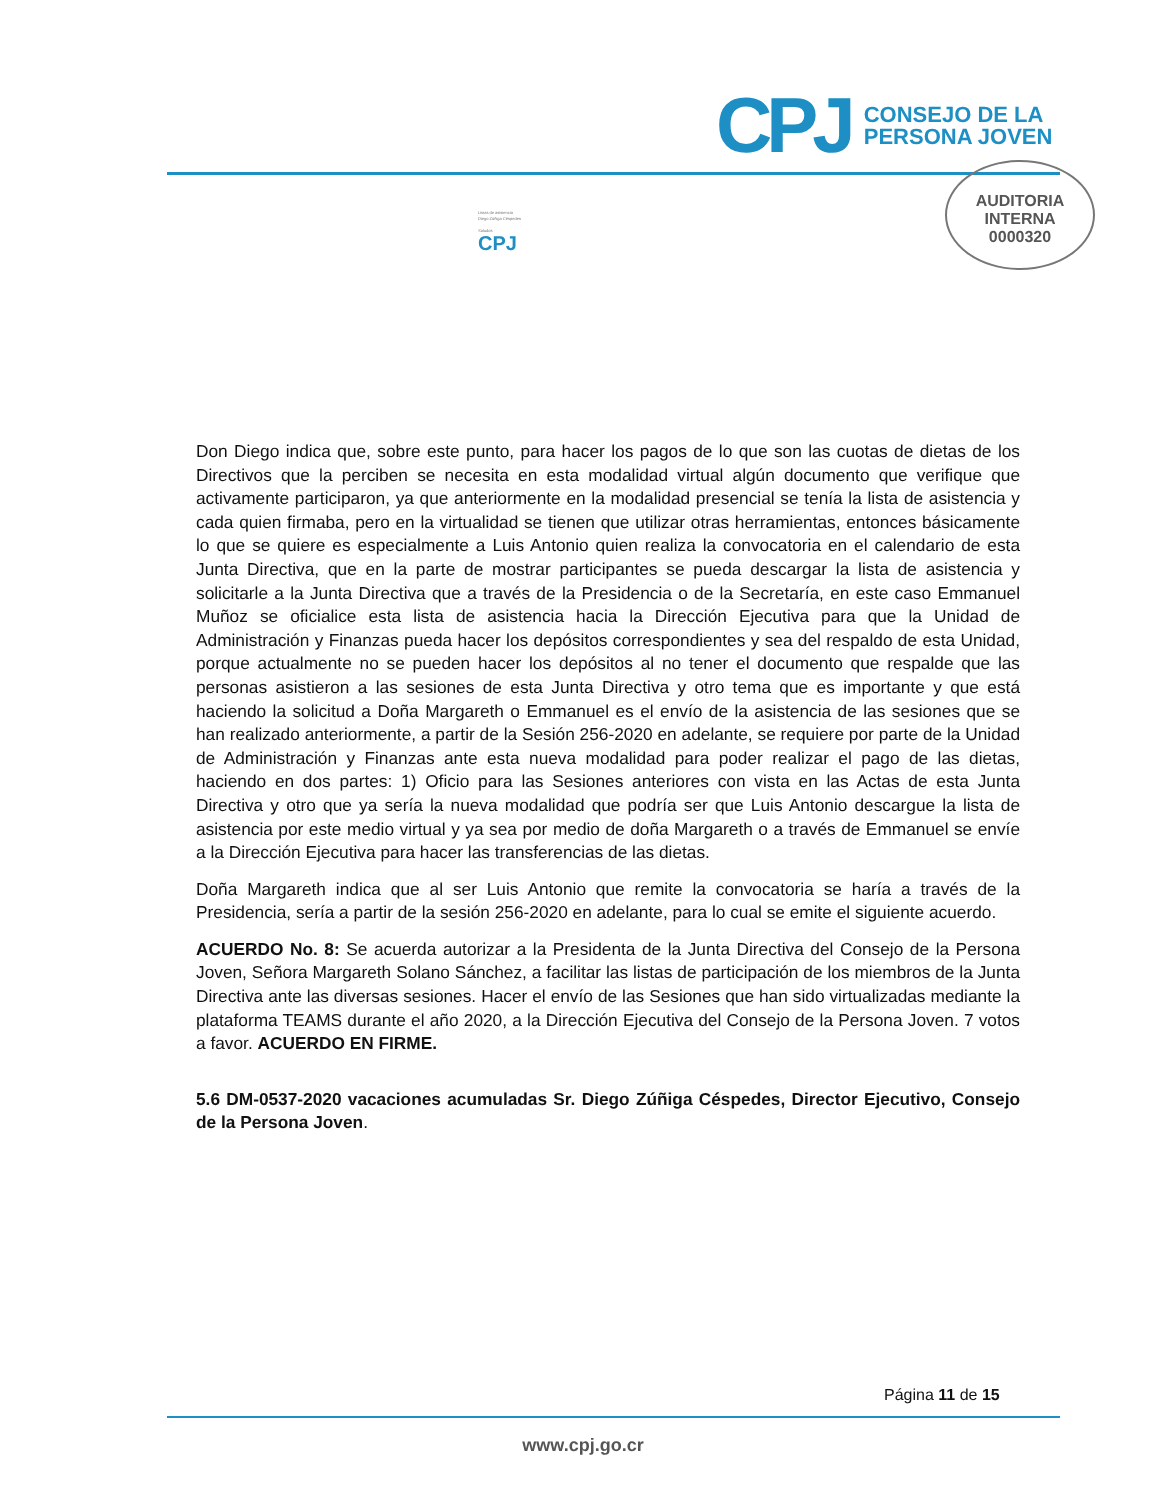CPJ
CONSEJO DE LA
PERSONA JOVEN
AUDITORIA
INTERNA
0000320
Listas de asistencia
Diego Zúñiga Céspedes
Saludos
CPJ
Don Diego indica que, sobre este punto, para hacer los pagos de lo que son las cuotas de dietas de los Directivos que la perciben se necesita en esta modalidad virtual algún documento que verifique que activamente participaron, ya que anteriormente en la modalidad presencial se tenía la lista de asistencia y cada quien firmaba, pero en la virtualidad se tienen que utilizar otras herramientas, entonces básicamente lo que se quiere es especialmente a Luis Antonio quien realiza la convocatoria en el calendario de esta Junta Directiva, que en la parte de mostrar participantes se pueda descargar la lista de asistencia y solicitarle a la Junta Directiva que a través de la Presidencia o de la Secretaría, en este caso Emmanuel Muñoz se oficialice esta lista de asistencia hacia la Dirección Ejecutiva para que la Unidad de Administración y Finanzas pueda hacer los depósitos correspondientes y sea del respaldo de esta Unidad, porque actualmente no se pueden hacer los depósitos al no tener el documento que respalde que las personas asistieron a las sesiones de esta Junta Directiva y otro tema que es importante y que está haciendo la solicitud a Doña Margareth o Emmanuel es el envío de la asistencia de las sesiones que se han realizado anteriormente, a partir de la Sesión 256-2020 en adelante, se requiere por parte de la Unidad de Administración y Finanzas ante esta nueva modalidad para poder realizar el pago de las dietas, haciendo en dos partes: 1) Oficio para las Sesiones anteriores con vista en las Actas de esta Junta Directiva y otro que ya sería la nueva modalidad que podría ser que Luis Antonio descargue la lista de asistencia por este medio virtual y ya sea por medio de doña Margareth o a través de Emmanuel se envíe a la Dirección Ejecutiva para hacer las transferencias de las dietas.
Doña Margareth indica que al ser Luis Antonio que remite la convocatoria se haría a través de la Presidencia, sería a partir de la sesión 256-2020 en adelante, para lo cual se emite el siguiente acuerdo.
ACUERDO No. 8: Se acuerda autorizar a la Presidenta de la Junta Directiva del Consejo de la Persona Joven, Señora Margareth Solano Sánchez, a facilitar las listas de participación de los miembros de la Junta Directiva ante las diversas sesiones. Hacer el envío de las Sesiones que han sido virtualizadas mediante la plataforma TEAMS durante el año 2020, a la Dirección Ejecutiva del Consejo de la Persona Joven. 7 votos a favor. ACUERDO EN FIRME.
5.6 DM-0537-2020 vacaciones acumuladas Sr. Diego Zúñiga Céspedes, Director Ejecutivo, Consejo de la Persona Joven.
Página 11 de 15
www.cpj.go.cr